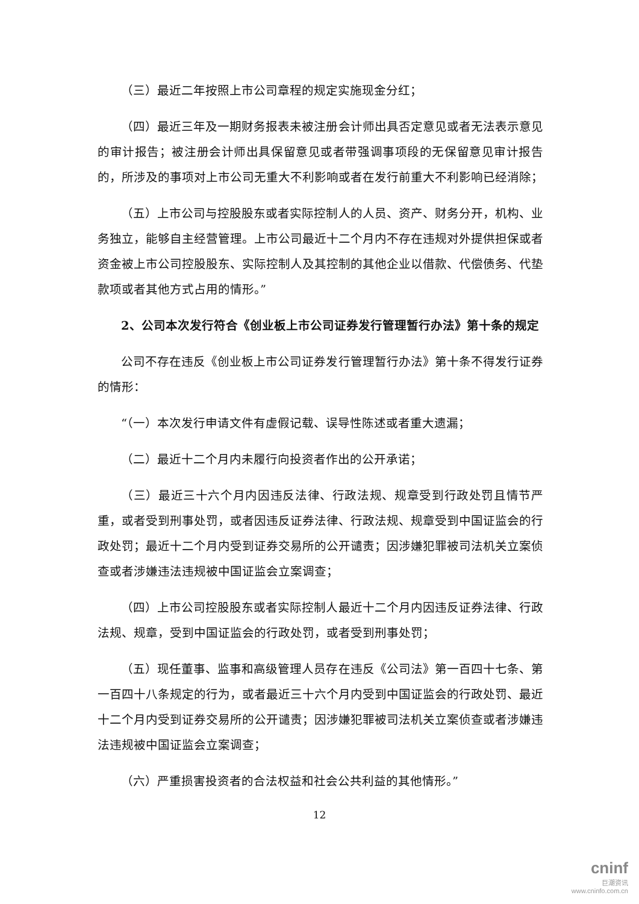（三）最近二年按照上市公司章程的规定实施现金分红；
（四）最近三年及一期财务报表未被注册会计师出具否定意见或者无法表示意见的审计报告；被注册会计师出具保留意见或者带强调事项段的无保留意见审计报告的，所涉及的事项对上市公司无重大不利影响或者在发行前重大不利影响已经消除；
（五）上市公司与控股股东或者实际控制人的人员、资产、财务分开，机构、业务独立，能够自主经营管理。上市公司最近十二个月内不存在违规对外提供担保或者资金被上市公司控股股东、实际控制人及其控制的其他企业以借款、代偿债务、代垫款项或者其他方式占用的情形。”
2、公司本次发行符合《创业板上市公司证券发行管理暂行办法》第十条的规定
公司不存在违反《创业板上市公司证券发行管理暂行办法》第十条不得发行证券的情形：
“（一）本次发行申请文件有虚假记载、误导性陈述或者重大遗漏；
（二）最近十二个月内未履行向投资者作出的公开承诺；
（三）最近三十六个月内因违反法律、行政法规、规章受到行政处罚且情节严重，或者受到刑事处罚，或者因违反证券法律、行政法规、规章受到中国证监会的行政处罚；最近十二个月内受到证券交易所的公开谴责；因涉嫌犯罪被司法机关立案侦查或者涉嫌违法违规被中国证监会立案调查；
（四）上市公司控股股东或者实际控制人最近十二个月内因违反证券法律、行政法规、规章，受到中国证监会的行政处罚，或者受到刑事处罚；
（五）现任董事、监事和高级管理人员存在违反《公司法》第一百四十七条、第一百四十八条规定的行为，或者最近三十六个月内受到中国证监会的行政处罚、最近十二个月内受到证券交易所的公开谴责；因涉嫌犯罪被司法机关立案侦查或者涉嫌违法违规被中国证监会立案调查；
（六）严重损害投资者的合法权益和社会公共利益的其他情形。”
12
cninf
巨潮资讯
www.cninfo.com.cn